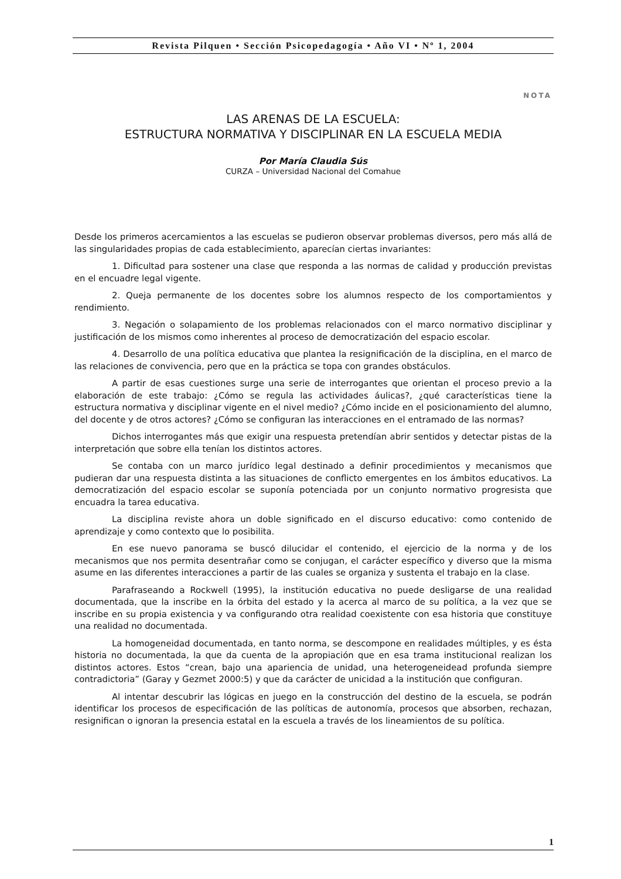Revista Pilquen • Sección Psicopedagogía • Año VI • Nº 1, 2004
NOTA
LAS ARENAS DE LA ESCUELA:
ESTRUCTURA NORMATIVA Y DISCIPLINAR EN LA ESCUELA MEDIA
Por María Claudia Sús
CURZA – Universidad Nacional del Comahue
Desde los primeros acercamientos a las escuelas se pudieron observar problemas diversos, pero más allá de las singularidades propias de cada establecimiento, aparecían ciertas invariantes:
1. Dificultad para sostener una clase que responda a las normas de calidad y producción previstas en el encuadre legal vigente.
2. Queja permanente de los docentes sobre los alumnos respecto de los comportamientos y rendimiento.
3. Negación o solapamiento de los problemas relacionados con el marco normativo disciplinar y justificación de los mismos como inherentes al proceso de democratización del espacio escolar.
4. Desarrollo de una política educativa que plantea la resignificación de la disciplina, en el marco de las relaciones de convivencia, pero que en la práctica se topa con grandes obstáculos.
A partir de esas cuestiones surge una serie de interrogantes que orientan el proceso previo a la elaboración de este trabajo: ¿Cómo se regula las actividades áulicas?, ¿qué características tiene la estructura normativa y disciplinar vigente en el nivel medio? ¿Cómo incide en el posicionamiento del alumno, del docente y de otros actores? ¿Cómo se configuran las interacciones en el entramado de las normas?
Dichos interrogantes más que exigir una respuesta pretendían abrir sentidos y detectar pistas de la interpretación que sobre ella tenían los distintos actores.
Se contaba con un marco jurídico legal destinado a definir procedimientos y mecanismos que pudieran dar una respuesta distinta a las situaciones de conflicto emergentes en los ámbitos educativos. La democratización del espacio escolar se suponía potenciada por un conjunto normativo progresista que encuadra la tarea educativa.
La disciplina reviste ahora un doble significado en el discurso educativo: como contenido de aprendizaje y como contexto que lo posibilita.
En ese nuevo panorama se buscó dilucidar el contenido, el ejercicio de la norma y de los mecanismos que nos permita desentrañar como se conjugan, el carácter específico y diverso que la misma asume en las diferentes interacciones a partir de las cuales se organiza y sustenta el trabajo en la clase.
Parafraseando a Rockwell (1995), la institución educativa no puede desligarse de una realidad documentada, que la inscribe en la órbita del estado y la acerca al marco de su política, a la vez que se inscribe en su propia existencia y va configurando otra realidad coexistente con esa historia que constituye una realidad no documentada.
La homogeneidad documentada, en tanto norma, se descompone en realidades múltiples, y es ésta historia no documentada, la que da cuenta de la apropiación que en esa trama institucional realizan los distintos actores. Estos “crean, bajo una apariencia de unidad, una heterogeneidead profunda siempre contradictoria” (Garay y Gezmet 2000:5) y que da carácter de unicidad a la institución que configuran.
Al intentar descubrir las lógicas en juego en la construcción del destino de la escuela, se podrán identificar los procesos de especificación de las políticas de autonomía, procesos que absorben, rechazan, resignifican o ignoran la presencia estatal en la escuela a través de los lineamientos de su política.
1